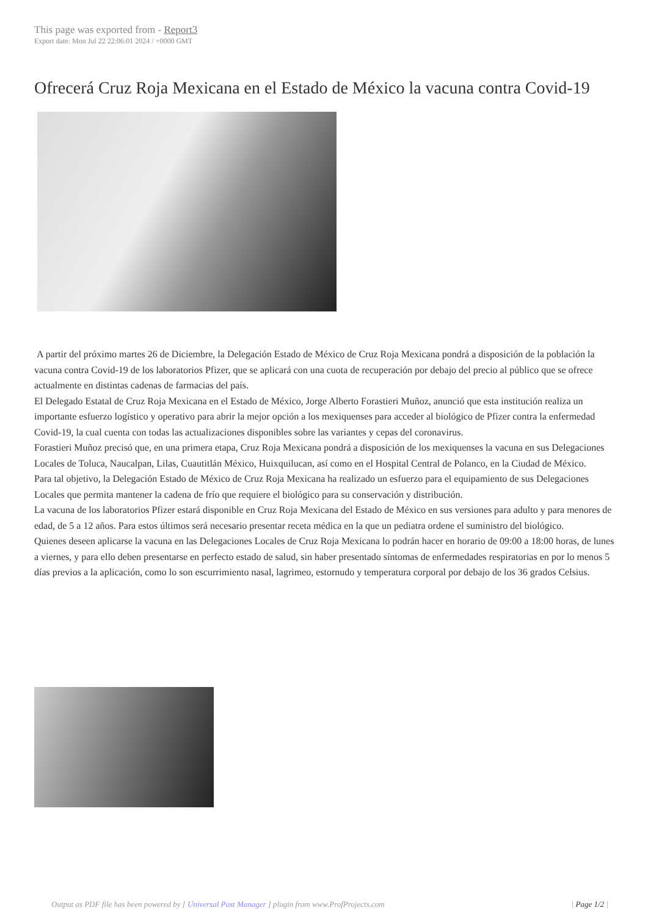This page was exported from - Report3
Export date: Mon Jul 22 22:06:01 2024 / +0000 GMT
Ofrecerá Cruz Roja Mexicana en el Estado de México la vacuna contra Covid-19
A partir del próximo martes 26 de Diciembre, la Delegación Estado de México de Cruz Roja Mexicana pondrá a disposición de la población la vacuna contra Covid-19 de los laboratorios Pfizer, que se aplicará con una cuota de recuperación por debajo del precio al público que se ofrece actualmente en distintas cadenas de farmacias del país.
El Delegado Estatal de Cruz Roja Mexicana en el Estado de México, Jorge Alberto Forastieri Muñoz, anunció que esta institución realiza un importante esfuerzo logístico y operativo para abrir la mejor opción a los mexiquenses para acceder al biológico de Pfizer contra la enfermedad Covid-19, la cual cuenta con todas las actualizaciones disponibles sobre las variantes y cepas del coronavirus.
Forastieri Muñoz precisó que, en una primera etapa, Cruz Roja Mexicana pondrá a disposición de los mexiquenses la vacuna en sus Delegaciones Locales de Toluca, Naucalpan, Lilas, Cuautitlán México, Huixquilucan, así como en el Hospital Central de Polanco, en la Ciudad de México.
Para tal objetivo, la Delegación Estado de México de Cruz Roja Mexicana ha realizado un esfuerzo para el equipamiento de sus Delegaciones Locales que permita mantener la cadena de frío que requiere el biológico para su conservación y distribución.
La vacuna de los laboratorios Pfizer estará disponible en Cruz Roja Mexicana del Estado de México en sus versiones para adulto y para menores de edad, de 5 a 12 años. Para estos últimos será necesario presentar receta médica en la que un pediatra ordene el suministro del biológico.
Quienes deseen aplicarse la vacuna en las Delegaciones Locales de Cruz Roja Mexicana lo podrán hacer en horario de 09:00 a 18:00 horas, de lunes a viernes, y para ello deben presentarse en perfecto estado de salud, sin haber presentado síntomas de enfermedades respiratorias en por lo menos 5 días previos a la aplicación, como lo son escurrimiento nasal, lagrimeo, estornudo y temperatura corporal por debajo de los 36 grados Celsius.
Output as PDF file has been powered by [ Universal Post Manager ] plugin from www.ProfProjects.com | Page 1/2 |